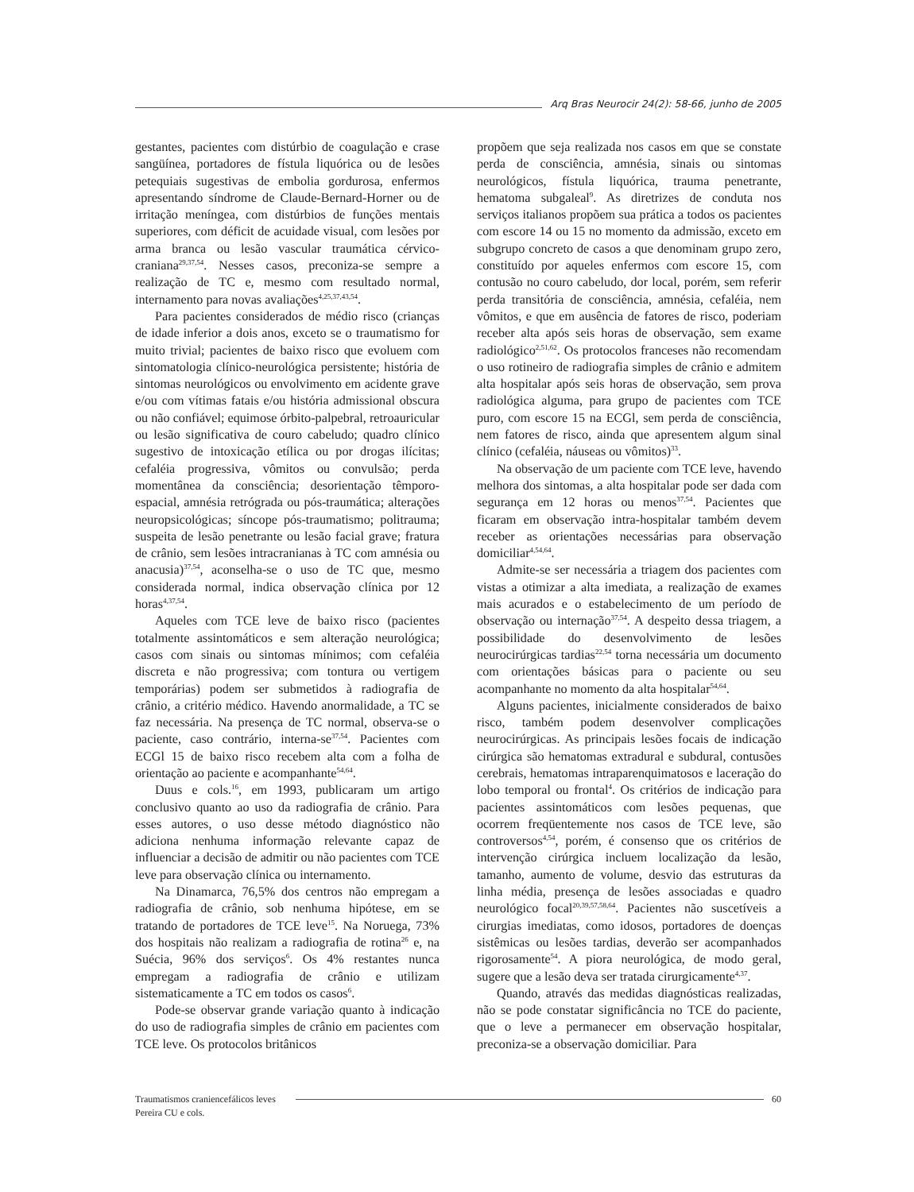Arq Bras Neurocir 24(2): 58-66, junho de 2005
gestantes, pacientes com distúrbio de coagulação e crase sangüínea, portadores de fístula liquórica ou de lesões petequiais sugestivas de embolia gordurosa, enfermos apresentando síndrome de Claude-Bernard-Horner ou de irritação meníngea, com distúrbios de funções mentais superiores, com déficit de acuidade visual, com lesões por arma branca ou lesão vascular traumática cérvico-craniana<sup>29,37,54</sup>. Nesses casos, preconiza-se sempre a realização de TC e, mesmo com resultado normal, internamento para novas avaliações<sup>4,25,37,43,54</sup>.
Para pacientes considerados de médio risco (crianças de idade inferior a dois anos, exceto se o traumatismo for muito trivial; pacientes de baixo risco que evoluem com sintomatologia clínico-neurológica persistente; história de sintomas neurológicos ou envolvimento em acidente grave e/ou com vítimas fatais e/ou história admissional obscura ou não confiável; equimose órbito-palpebral, retroauricular ou lesão significativa de couro cabeludo; quadro clínico sugestivo de intoxicação etílica ou por drogas ilícitas; cefaléia progressiva, vômitos ou convulsão; perda momentânea da consciência; desorientação têmporo-espacial, amnésia retrógrada ou pós-traumática; alterações neuropsicológicas; síncope pós-traumatismo; politrauma; suspeita de lesão penetrante ou lesão facial grave; fratura de crânio, sem lesões intracranianas à TC com amnésia ou anacusia)<sup>37,54</sup>, aconselha-se o uso de TC que, mesmo considerada normal, indica observação clínica por 12 horas<sup>4,37,54</sup>.
Aqueles com TCE leve de baixo risco (pacientes totalmente assintomáticos e sem alteração neurológica; casos com sinais ou sintomas mínimos; com cefaléia discreta e não progressiva; com tontura ou vertigem temporárias) podem ser submetidos à radiografia de crânio, a critério médico. Havendo anormalidade, a TC se faz necessária. Na presença de TC normal, observa-se o paciente, caso contrário, interna-se<sup>37,54</sup>. Pacientes com ECGl 15 de baixo risco recebem alta com a folha de orientação ao paciente e acompanhante<sup>54,64</sup>.
Duus e cols.<sup>16</sup>, em 1993, publicaram um artigo conclusivo quanto ao uso da radiografia de crânio. Para esses autores, o uso desse método diagnóstico não adiciona nenhuma informação relevante capaz de influenciar a decisão de admitir ou não pacientes com TCE leve para observação clínica ou internamento.
Na Dinamarca, 76,5% dos centros não empregam a radiografia de crânio, sob nenhuma hipótese, em se tratando de portadores de TCE leve<sup>15</sup>. Na Noruega, 73% dos hospitais não realizam a radiografia de rotina<sup>26</sup> e, na Suécia, 96% dos serviços<sup>6</sup>. Os 4% restantes nunca empregam a radiografia de crânio e utilizam sistematicamente a TC em todos os casos<sup>6</sup>.
Pode-se observar grande variação quanto à indicação do uso de radiografia simples de crânio em pacientes com TCE leve. Os protocolos britânicos
propõem que seja realizada nos casos em que se constate perda de consciência, amnésia, sinais ou sintomas neurológicos, fístula liquórica, trauma penetrante, hematoma subgaleal<sup>9</sup>. As diretrizes de conduta nos serviços italianos propõem sua prática a todos os pacientes com escore 14 ou 15 no momento da admissão, exceto em subgrupo concreto de casos a que denominam grupo zero, constituído por aqueles enfermos com escore 15, com contusão no couro cabeludo, dor local, porém, sem referir perda transitória de consciência, amnésia, cefaléia, nem vômitos, e que em ausência de fatores de risco, poderiam receber alta após seis horas de observação, sem exame radiológico<sup>2,51,62</sup>. Os protocolos franceses não recomendam o uso rotineiro de radiografia simples de crânio e admitem alta hospitalar após seis horas de observação, sem prova radiológica alguma, para grupo de pacientes com TCE puro, com escore 15 na ECGl, sem perda de consciência, nem fatores de risco, ainda que apresentem algum sinal clínico (cefaléia, náuseas ou vômitos)<sup>33</sup>.
Na observação de um paciente com TCE leve, havendo melhora dos sintomas, a alta hospitalar pode ser dada com segurança em 12 horas ou menos<sup>37,54</sup>. Pacientes que ficaram em observação intra-hospitalar também devem receber as orientações necessárias para observação domiciliar<sup>4,54,64</sup>.
Admite-se ser necessária a triagem dos pacientes com vistas a otimizar a alta imediata, a realização de exames mais acurados e o estabelecimento de um período de observação ou internação<sup>37,54</sup>. A despeito dessa triagem, a possibilidade do desenvolvimento de lesões neurocirúrgicas tardias<sup>22,54</sup> torna necessária um documento com orientações básicas para o paciente ou seu acompanhante no momento da alta hospitalar<sup>54,64</sup>.
Alguns pacientes, inicialmente considerados de baixo risco, também podem desenvolver complicações neurocirúrgicas. As principais lesões focais de indicação cirúrgica são hematomas extradural e subdural, contusões cerebrais, hematomas intraparenquimatosos e laceração do lobo temporal ou frontal<sup>4</sup>. Os critérios de indicação para pacientes assintomáticos com lesões pequenas, que ocorrem freqüentemente nos casos de TCE leve, são controversos<sup>4,54</sup>, porém, é consenso que os critérios de intervenção cirúrgica incluem localização da lesão, tamanho, aumento de volume, desvio das estruturas da linha média, presença de lesões associadas e quadro neurológico focal<sup>20,39,57,58,64</sup>. Pacientes não suscetíveis a cirurgias imediatas, como idosos, portadores de doenças sistêmicas ou lesões tardias, deverão ser acompanhados rigorosamente<sup>54</sup>. A piora neurológica, de modo geral, sugere que a lesão deva ser tratada cirurgicamente<sup>4,37</sup>.
Quando, através das medidas diagnósticas realizadas, não se pode constatar significância no TCE do paciente, que o leve a permanecer em observação hospitalar, preconiza-se a observação domiciliar. Para
Traumatismos craniencefálicos leves
60
Pereira CU e cols.